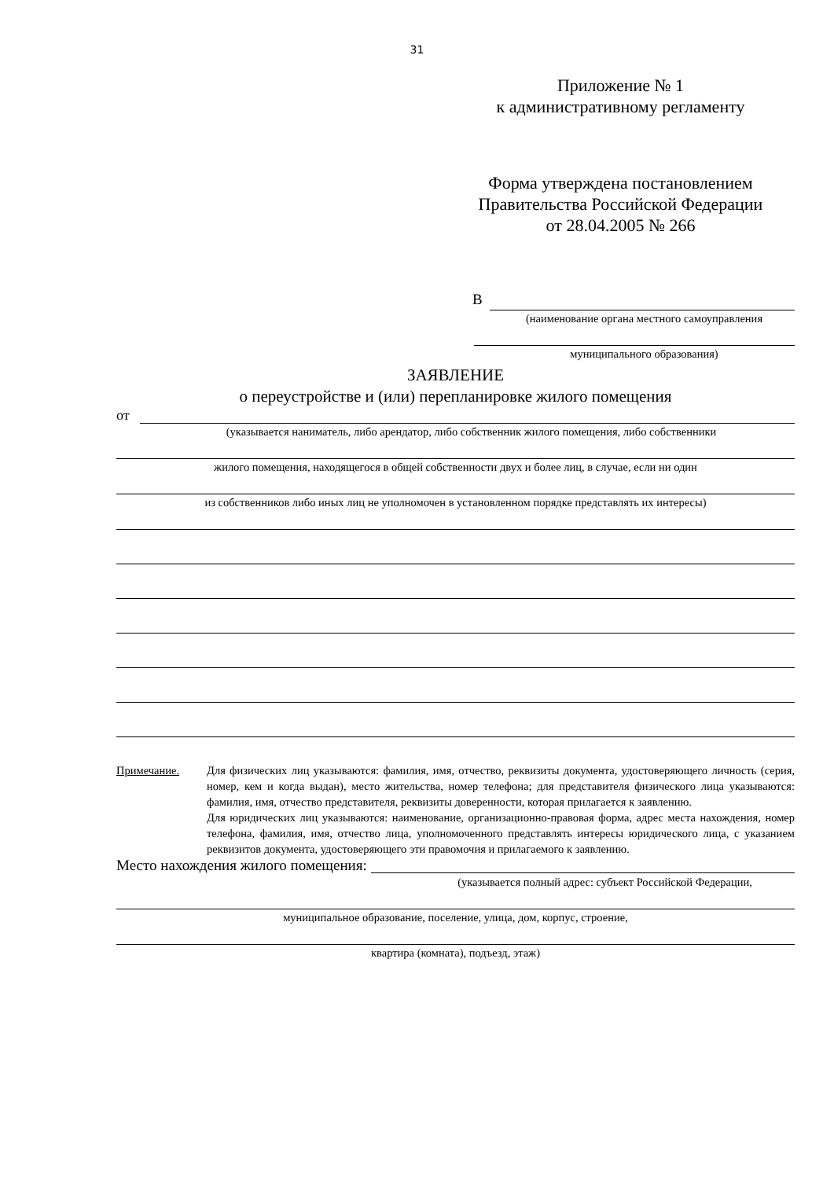31
Приложение № 1
к административному регламенту
Форма утверждена постановлением
Правительства Российской Федерации
от 28.04.2005 № 266
В
(наименование органа местного самоуправления
муниципального образования)
ЗАЯВЛЕНИЕ
о переустройстве и (или) перепланировке жилого помещения
от
(указывается наниматель, либо арендатор, либо собственник жилого помещения, либо собственники
жилого помещения, находящегося в общей собственности двух и более лиц, в случае, если ни один
из собственников либо иных лиц не уполномочен в установленном порядке представлять их интересы)
Примечание. Для физических лиц указываются: фамилия, имя, отчество, реквизиты документа, удостоверяющего личность (серия, номер, кем и когда выдан), место жительства, номер телефона; для представителя физического лица указываются: фамилия, имя, отчество представителя, реквизиты доверенности, которая прилагается к заявлению.
Для юридических лиц указываются: наименование, организационно-правовая форма, адрес места нахождения, номер телефона, фамилия, имя, отчество лица, уполномоченного представлять интересы юридического лица, с указанием реквизитов документа, удостоверяющего эти правомочия и прилагаемого к заявлению.
Место нахождения жилого помещения:
(указывается полный адрес: субъект Российской Федерации,
муниципальное образование, поселение, улица, дом, корпус, строение,
квартира (комната), подъезд, этаж)